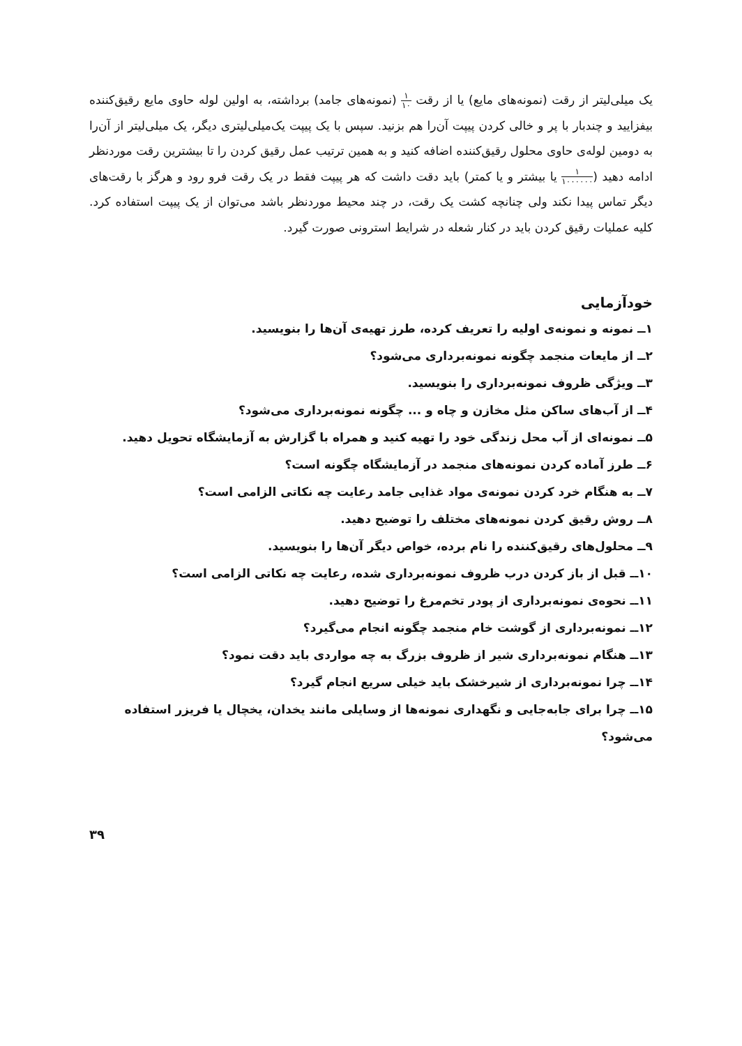یک میلی‌لیتر از رقت (نمونه‌های مایع) یا از رقت ۱ ۱۰ (نمونه‌های جامد) برداشته، به اولین لوله حاوی مایع رقیق‌کننده بیفزایید و چندبار با پر و خالی کردن پیپت آن‌را هم بزنید. سپس با یک پیپت یک‌میلی‌لیتری دیگر، یک میلی‌لیتر از آن‌را به دومین لوله‌ی حاوی محلول رقیق‌کننده اضافه کنید و به همین ترتیب عمل رقیق کردن را تا بیشترین رقت موردنظر ادامه دهید (۱ ۱۰۰۰۰۰۰ یا بیشتر و یا کمتر) باید دقت داشت که هر پیپت فقط در یک رقت فرو رود و هرگز با رقت‌های دیگر تماس پیدا نکند ولی چنانچه کشت یک رقت، در چند محیط موردنظر باشد می‌توان از یک پیپت استفاده کرد. کلیه عملیات رقیق کردن باید در کنار شعله در شرایط استرونی صورت گیرد.
خودآزمایی
۱ــ نمونه و نمونه‌ی اولیه را تعریف کرده، طرز تهیه‌ی آن‌ها را بنویسید.
۲ــ از مایعات منجمد چگونه نمونه‌برداری می‌شود؟
۳ــ ویژگی ظروف نمونه‌برداری را بنویسید.
۴ــ از آب‌های ساکن مثل مخازن و چاه و ... چگونه نمونه‌برداری می‌شود؟
۵ــ نمونه‌ای از آب محل زندگی خود را تهیه کنید و همراه با گزارش به آزمایشگاه تحویل دهید.
۶ــ طرز آماده کردن نمونه‌های منجمد در آزمایشگاه چگونه است؟
۷ــ به هنگام خرد کردن نمونه‌ی مواد غذایی جامد رعایت چه نکاتی الزامی است؟
۸ــ روش رقیق کردن نمونه‌های مختلف را توضیح دهید.
۹ــ محلول‌های رقیق‌کننده را نام برده، خواص دیگر آن‌ها را بنویسید.
۱۰ــ قبل از باز کردن درب ظروف نمونه‌برداری شده، رعایت چه نکاتی الزامی است؟
۱۱ــ نحوه‌ی نمونه‌برداری از پودر تخم‌مرغ را توضیح دهید.
۱۲ــ نمونه‌برداری از گوشت خام منجمد چگونه انجام می‌گیرد؟
۱۳ــ هنگام نمونه‌برداری شیر از ظروف بزرگ به چه مواردی باید دقت نمود؟
۱۴ــ چرا نمونه‌برداری از شیرخشک باید خیلی سریع انجام گیرد؟
۱۵ــ چرا برای جابه‌جایی و نگهداری نمونه‌ها از وسایلی مانند یخدان، یخچال یا فریزر استفاده می‌شود؟
۳۹